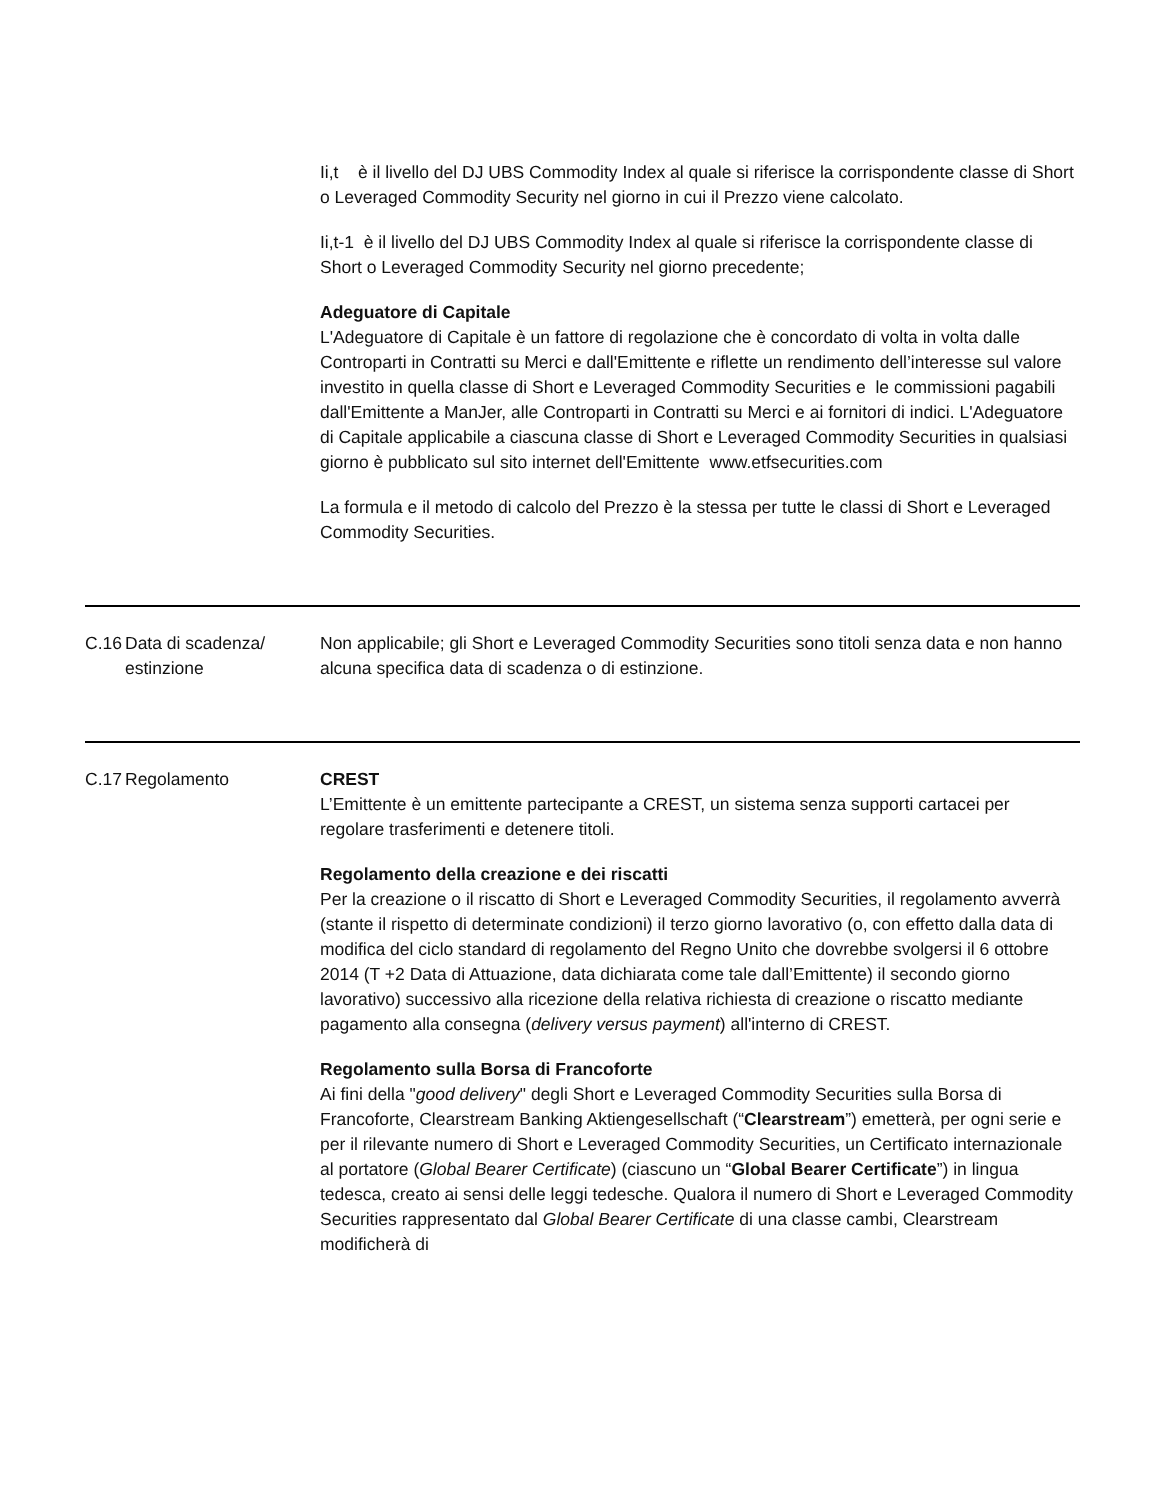| | | Ii,t è il livello del DJ UBS Commodity Index al quale si riferisce la corrispondente classe di Short o Leveraged Commodity Security nel giorno in cui il Prezzo viene calcolato. Ii,t-1 è il livello del DJ UBS Commodity Index al quale si riferisce la corrispondente classe di Short o Leveraged Commodity Security nel giorno precedente; Adeguatore di Capitale L'Adeguatore di Capitale è un fattore di regolazione che è concordato di volta in volta dalle Controparti in Contratti su Merci e dall'Emittente e riflette un rendimento dell’interesse sul valore investito in quella classe di Short e Leveraged Commodity Securities e le commissioni pagabili dall'Emittente a ManJer, alle Controparti in Contratti su Merci e ai fornitori di indici. L'Adeguatore di Capitale applicabile a ciascuna classe di Short e Leveraged Commodity Securities in qualsiasi giorno è pubblicato sul sito internet dell'Emittente www.etfsecurities.com La formula e il metodo di calcolo del Prezzo è la stessa per tutte le classi di Short e Leveraged Commodity Securities. |
| C.16 | Data di scadenza/ estinzione | Non applicabile; gli Short e Leveraged Commodity Securities sono titoli senza data e non hanno alcuna specifica data di scadenza o di estinzione. |
| C.17 | Regolamento | CREST L’Emittente è un emittente partecipante a CREST, un sistema senza supporti cartacei per regolare trasferimenti e detenere titoli. Regolamento della creazione e dei riscatti Per la creazione o il riscatto di Short e Leveraged Commodity Securities, il regolamento avverrà (stante il rispetto di determinate condizioni) il terzo giorno lavorativo (o, con effetto dalla data di modifica del ciclo standard di regolamento del Regno Unito che dovrebbe svolgersi il 6 ottobre 2014 (T +2 Data di Attuazione, data dichiarata come tale dall’Emittente) il secondo giorno lavorativo) successivo alla ricezione della relativa richiesta di creazione o riscatto mediante pagamento alla consegna ( delivery versus payment ) all'interno di CREST. Regolamento sulla Borsa di Francoforte Ai fini della " good delivery " degli Short e Leveraged Commodity Securities sulla Borsa di Francoforte, Clearstream Banking Aktiengesellschaft (“ Clearstream ”) emetterà, per ogni serie e per il rilevante numero di Short e Leveraged Commodity Securities, un Certificato internazionale al portatore ( Global Bearer Certificate ) (ciascuno un “ Global Bearer Certificate ”) in lingua tedesca, creato ai sensi delle leggi tedesche. Qualora il numero di Short e Leveraged Commodity Securities rappresentato dal Global Bearer Certificate di una classe cambi, Clearstream modificherà di |